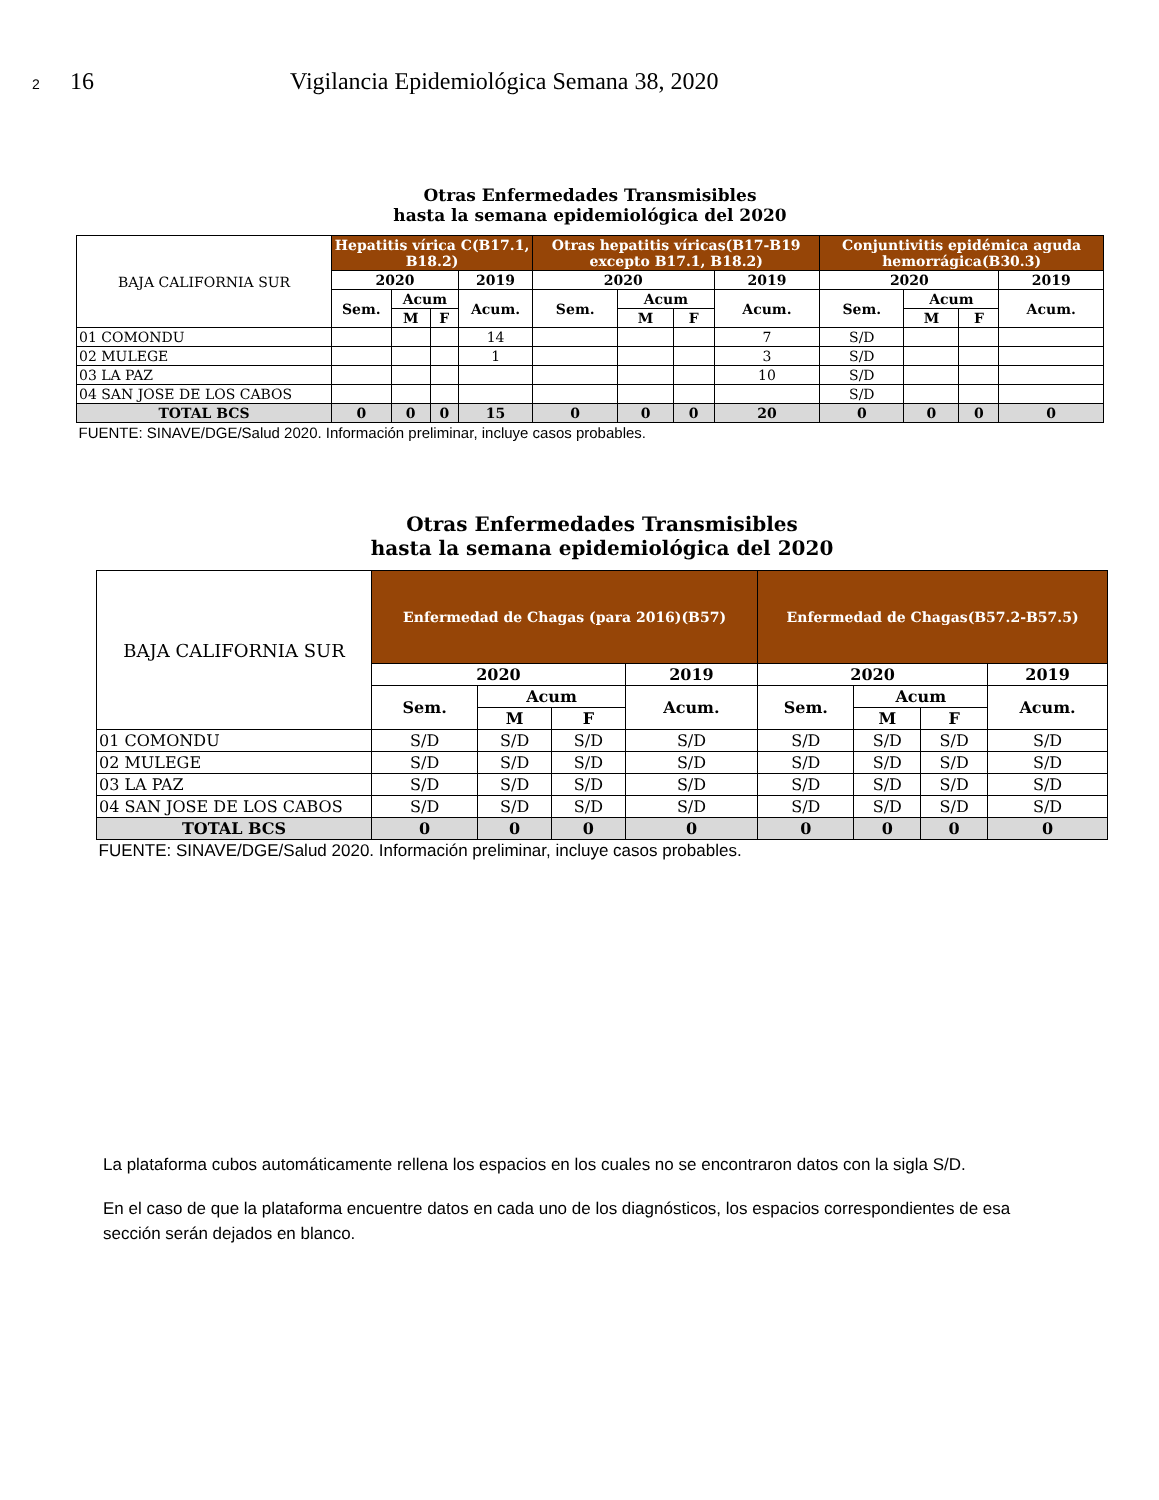2 16 Vigilancia Epidemiológica Semana 38, 2020
| Otras Enfermedades Transmisibles hasta la semana epidemiológica del 2020 | | | | | | | | | | | | |
| BAJA CALIFORNIA SUR | Hepatitis vírica C(B17.1, B18.2) | | | | Otras hepatitis víricas(B17-B19 excepto B17.1, B18.2) | | | | Conjuntivitis epidémica aguda hemorrágica(B30.3) | | | |
| | 2020 | | | 2019 | 2020 | | | 2019 | 2020 | | | 2019 |
| | Sem. | Acum | | Acum. | Sem. | Acum | | Acum. | Sem. | Acum | | Acum. |
| | | M | F | | | M | F | | | M | F | |
| 01 COMONDU | | | | 14 | | | | 7 | S/D | | | |
| 02 MULEGE | | | | 1 | | | | 3 | S/D | | | |
| 03 LA PAZ | | | | | | | | 10 | S/D | | | |
| 04 SAN JOSE DE LOS CABOS | | | | | | | | | S/D | | | |
| TOTAL BCS | 0 | 0 | 0 | 15 | 0 | 0 | 0 | 20 | 0 | 0 | 0 | 0 |
| FUENTE: SINAVE/DGE/Salud 2020. Información preliminar, incluye casos probables. | | | | | | | | | | | | |
| Otras Enfermedades Transmisibles hasta la semana epidemiológica del 2020 | | | | | | | | |
| BAJA CALIFORNIA SUR | Enfermedad de Chagas (para 2016)(B57) | | | | Enfermedad de Chagas(B57.2-B57.5) | | | |
| | 2020 | | | 2019 | 2020 | | | 2019 |
| | Sem. | Acum | | Acum. | Sem. | Acum | | Acum. |
| | | M | F | | | M | F | |
| 01 COMONDU | S/D | S/D | S/D | S/D | S/D | S/D | S/D | S/D |
| 02 MULEGE | S/D | S/D | S/D | S/D | S/D | S/D | S/D | S/D |
| 03 LA PAZ | S/D | S/D | S/D | S/D | S/D | S/D | S/D | S/D |
| 04 SAN JOSE DE LOS CABOS | S/D | S/D | S/D | S/D | S/D | S/D | S/D | S/D |
| TOTAL BCS | 0 | 0 | 0 | 0 | 0 | 0 | 0 | 0 |
| FUENTE: SINAVE/DGE/Salud 2020. Información preliminar, incluye casos probables. | | | | | | | | |
La plataforma cubos automáticamente rellena los espacios en los cuales no se encontraron datos con la sigla S/D.
En el caso de que la plataforma encuentre datos en cada uno de los diagnósticos, los espacios correspondientes de esa sección serán dejados en blanco.